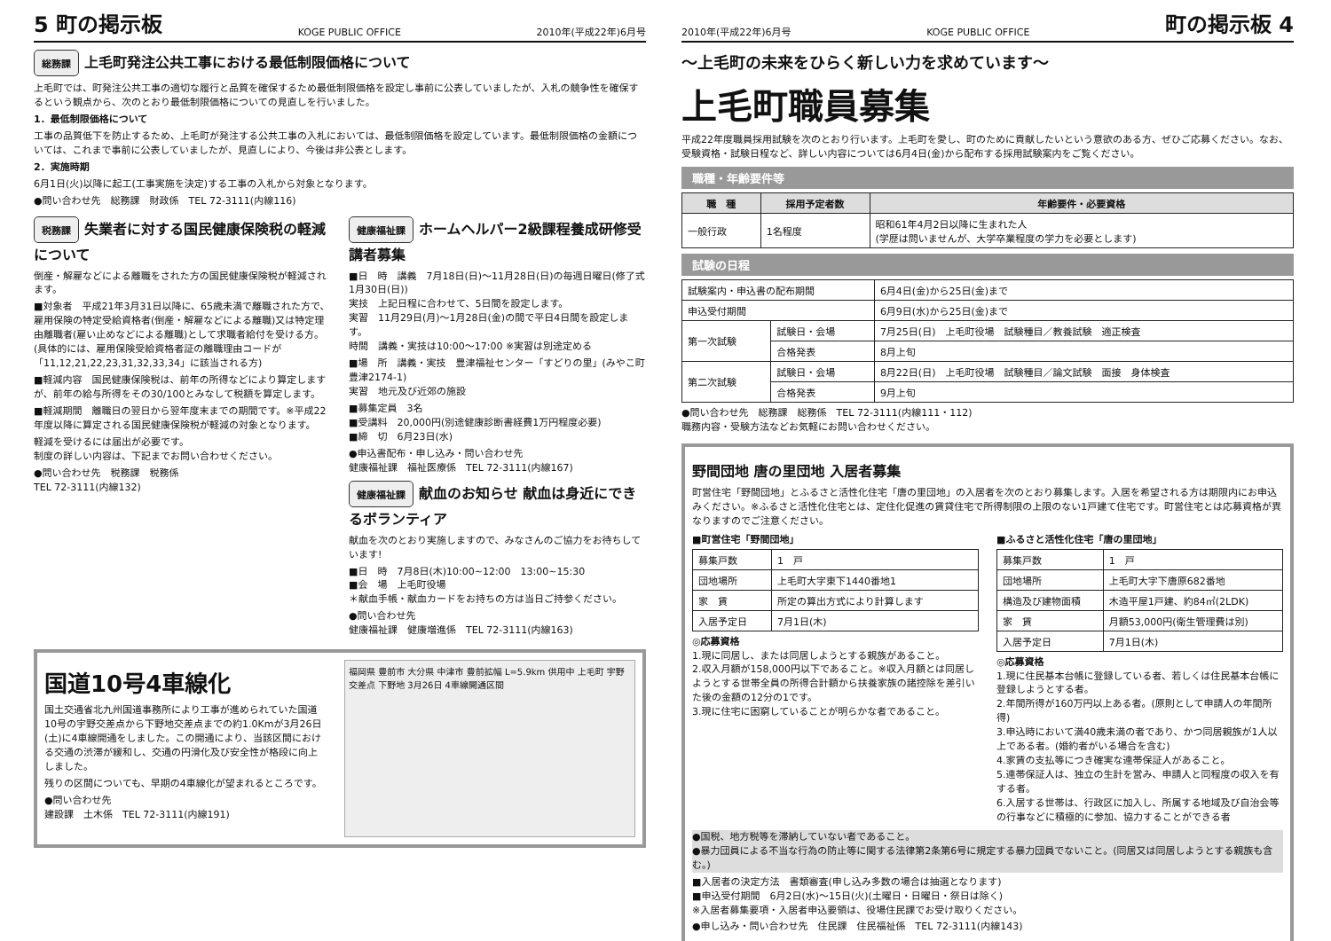5 町の掲示板 KOGE PUBLIC OFFICE 2010年(平成22年)6月号
総務課 上毛町発注公共工事における最低制限価格について
上毛町では、町発注公共工事の適切な履行と品質を確保するため最低制限価格を設定し事前に公表していましたが、入札の競争性を確保するという観点から、次のとおり最低制限価格についての見直しを行いました。
1．最低制限価格について
工事の品質低下を防止するため、上毛町が発注する公共工事の入札においては、最低制限価格を設定しています。最低制限価格の金額については、これまで事前に公表していましたが、見直しにより、今後は非公表とします。
2．実施時期
6月1日(火)以降に起工(工事実施を決定)する工事の入札から対象となります。
●問い合わせ先　総務課　財政係　TEL 72-3111(内線116)
税務課 失業者に対する国民健康保険税の軽減について
倒産・解雇などによる離職をされた方の国民健康保険税が軽減されます。
■対象者　平成21年3月31日以降に、65歳未満で離職された方で、雇用保険の特定受給資格者(倒産・解雇などによる離職)又は特定理由離職者(雇い止めなどによる離職)として求職者給付を受ける方。(具体的には、雇用保険受給資格者証の離職理由コードが「11,12,21,22,23,31,32,33,34」に該当される方)
■軽減内容　国民健康保険税は、前年の所得などにより算定しますが、前年の給与所得をその30/100とみなして税額を算定します。
■軽減期間　離職日の翌日から翌年度末までの期間です。※平成22年度以降に算定される国民健康保険税が軽減の対象となります。
軽減を受けるには届出が必要です。
制度の詳しい内容は、下記までお問い合わせください。
●問い合わせ先　税務課　税務係
TEL 72-3111(内線132)
健康福祉課 ホームヘルパー2級課程養成研修受講者募集
■日　時　講義　7月18日(日)～11月28日(日)の毎週日曜日(修了式1月30日(日))
実技　上記日程に合わせて、5日間を設定します。
実習　11月29日(月)～1月28日(金)の間で平日4日間を設定します。
時間　講義・実技は10:00～17:00 ※実習は別途定める
■場　所　講義・実技　豊津福祉センター「すどりの里」(みやこ町豊津2174-1)
実習　地元及び近郊の施設
■募集定員　3名
■受講料　20,000円(別途健康診断書経費1万円程度必要)
■締　切　6月23日(水)
●申込書配布・申し込み・問い合わせ先
健康福祉課　福祉医療係　TEL 72-3111(内線167)
健康福祉課 献血のお知らせ 献血は身近にできるボランティア
献血を次のとおり実施しますので、みなさんのご協力をお待ちしています!
■日　時　7月8日(木)10:00~12:00　13:00~15:30
■会　場　上毛町役場
＊献血手帳・献血カードをお持ちの方は当日ご持参ください。
●問い合わせ先
健康福祉課　健康増進係　TEL 72-3111(内線163)
国道10号4車線化
国土交通省北九州国道事務所により工事が進められていた国道10号の宇野交差点から下野地交差点までの約1.0Kmが3月26日(土)に4車線開通をしました。この開通により、当該区間における交通の渋滞が緩和し、交通の円滑化及び安全性が格段に向上しました。
残りの区間についても、早期の4車線化が望まれるところです。
●問い合わせ先
建設課　土木係　TEL 72-3111(内線191)
福岡県 豊前市 大分県 中津市 豊前拡幅 L=5.9km 供用中 上毛町 宇野交差点 下野地 3月26日 4車線開通区間
2010年(平成22年)6月号 KOGE PUBLIC OFFICE 町の掲示板 4
～上毛町の未来をひらく新しい力を求めています～
上毛町職員募集
平成22年度職員採用試験を次のとおり行います。上毛町を愛し、町のために貢献したいという意欲のある方、ぜひご応募ください。なお、受験資格・試験日程など、詳しい内容については6月4日(金)から配布する採用試験案内をご覧ください。
職種・年齢要件等
| 職 種 | 採用予定者数 | 年齢要件・必要資格 |
| --- | --- | --- |
| 一般行政 | 1名程度 | 昭和61年4月2日以降に生まれた人 (学歴は問いませんが、大学卒業程度の学力を必要とします) |
試験の日程
| 試験案内・申込書の配布期間 | | 6月4日(金)から25日(金)まで |
| 申込受付期間 | | 6月9日(水)から25日(金)まで |
| 第一次試験 | 試験日・会場 | 7月25日(日) 上毛町役場 試験種目／教養試験 適正検査 |
| | 合格発表 | 8月上旬 |
| 第二次試験 | 試験日・会場 | 8月22日(日) 上毛町役場 試験種目／論文試験 面接 身体検査 |
| | 合格発表 | 9月上旬 |
●問い合わせ先　総務課　総務係　TEL 72-3111(内線111・112)
職務内容・受験方法などお気軽にお問い合わせください。
野間団地 唐の里団地 入居者募集
町営住宅「野間団地」とふるさと活性化住宅「唐の里団地」の入居者を次のとおり募集します。入居を希望される方は期限内にお申込みください。※ふるさと活性化住宅とは、定住化促進の賃貸住宅で所得制限の上限のない1戸建て住宅です。町営住宅とは応募資格が異なりますのでご注意ください。
■町営住宅「野間団地」
| 募集戸数 | 1 戸 |
| 団地場所 | 上毛町大字東下1440番地1 |
| 家 賃 | 所定の算出方式により計算します |
| 入居予定日 | 7月1日(木) |
◎応募資格
1.現に同居し、または同居しようとする親族があること。
2.収入月額が158,000円以下であること。※収入月額とは同居しようとする世帯全員の所得合計額から扶養家族の諸控除を差引いた後の金額の12分の1です。
3.現に住宅に困窮していることが明らかな者であること。
■ふるさと活性化住宅「唐の里団地」
| 募集戸数 | 1 戸 |
| 団地場所 | 上毛町大字下唐原682番地 |
| 構造及び建物面積 | 木造平屋1戸建、約84㎡(2LDK) |
| 家 賃 | 月額53,000円(衛生管理費は別) |
| 入居予定日 | 7月1日(木) |
◎応募資格
1.現に住民基本台帳に登録している者、若しくは住民基本台帳に登録しようとする者。
2.年間所得が160万円以上ある者。(原則として申請人の年間所得)
3.申込時において満40歳未満の者であり、かつ同居親族が1人以上である者。(婚約者がいる場合を含む)
4.家賃の支払等につき確実な連帯保証人があること。
5.連帯保証人は、独立の生計を営み、申請人と同程度の収入を有する者。
6.入居する世帯は、行政区に加入し、所属する地域及び自治会等の行事などに積極的に参加、協力することができる者
●国税、地方税等を滞納していない者であること。
●暴力団員による不当な行為の防止等に関する法律第2条第6号に規定する暴力団員でないこと。(同居又は同居しようとする親族も含む。)
■入居者の決定方法　書類審査(申し込み多数の場合は抽選となります)
■申込受付期間　6月2日(水)～15日(火)(土曜日・日曜日・祭日は除く)
※入居者募集要項・入居者申込要領は、役場住民課でお受け取りください。
●申し込み・問い合わせ先　住民課　住民福祉係　TEL 72-3111(内線143)